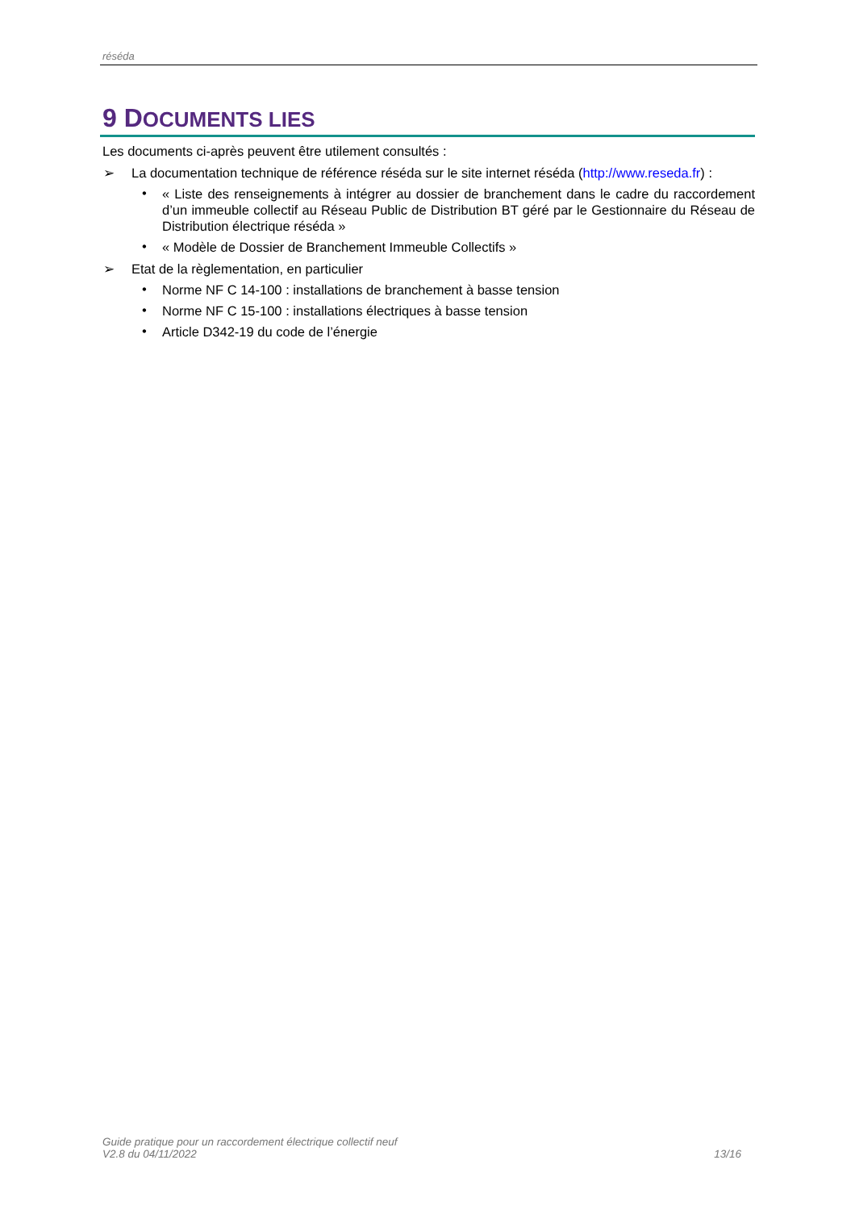réséda
9 DOCUMENTS LIES
Les documents ci-après peuvent être utilement consultés :
➢ La documentation technique de référence réséda sur le site internet réséda (http://www.reseda.fr) :
• « Liste des renseignements à intégrer au dossier de branchement dans le cadre du raccordement d’un immeuble collectif au Réseau Public de Distribution BT géré par le Gestionnaire du Réseau de Distribution électrique réséda »
• « Modèle de Dossier de Branchement Immeuble Collectifs »
➢ Etat de la règlementation, en particulier
• Norme NF C 14-100 : installations de branchement à basse tension
• Norme NF C 15-100 : installations électriques à basse tension
• Article D342-19 du code de l’énergie
Guide pratique pour un raccordement électrique collectif neuf
V2.8 du 04/11/2022
13/16